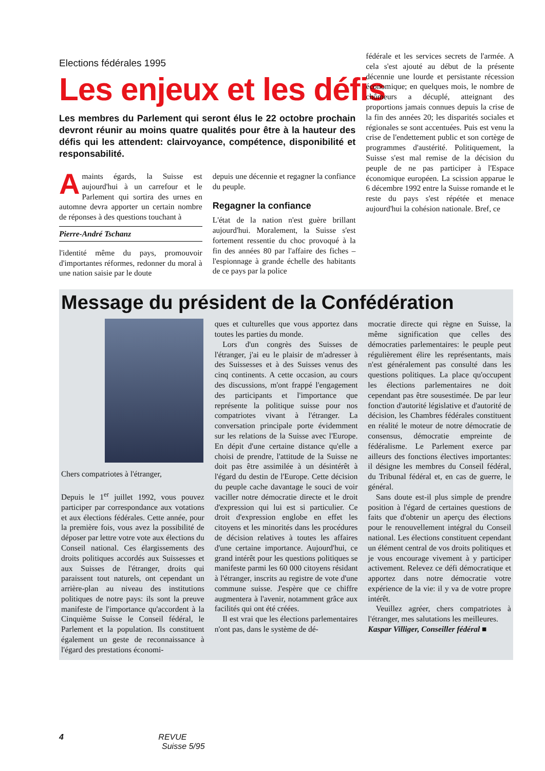Elections fédérales 1995
Les enjeux et les défis
Les membres du Parlement qui seront élus le 22 octobre prochain devront réunir au moins quatre qualités pour être à la hauteur des défis qui les attendent: clairvoyance, compétence, disponibilité et responsabilité.
Amaints égards, la Suisse est aujourd'hui à un carrefour et le Parlement qui sortira des urnes en automne devra apporter un certain nombre de réponses à des questions touchant à
Pierre-André Tschanz
l'identité même du pays, promouvoir d'importantes réformes, redonner du moral à une nation saisie par le doute
depuis une décennie et regagner la confiance du peuple.
Regagner la confiance
L'état de la nation n'est guère brillant aujourd'hui. Moralement, la Suisse s'est fortement ressentie du choc provoqué à la fin des années 80 par l'affaire des fiches – l'espionnage à grande échelle des habitants de ce pays par la police
fédérale et les services secrets de l'armée. A cela s'est ajouté au début de la présente décennie une lourde et persistante récession économique; en quelques mois, le nombre de chômeurs a décuplé, atteignant des proportions jamais connues depuis la crise de la fin des années 20; les disparités sociales et régionales se sont accentuées. Puis est venu la crise de l'endettement public et son cortège de programmes d'austérité. Politiquement, la Suisse s'est mal remise de la décision du peuple de ne pas participer à l'Espace économique européen. La scission apparue le 6 décembre 1992 entre la Suisse romande et le reste du pays s'est répétée et menace aujourd'hui la cohésion nationale. Bref, ce
Message du président de la Confédération
Chers compatriotes à l'étranger,
Depuis le 1<sup>er</sup> juillet 1992, vous pouvez participer par correspondance aux votations et aux élections fédérales. Cette année, pour la première fois, vous avez la possibilité de déposer par lettre votre vote aux élections du Conseil national. Ces élargissements des droits politiques accordés aux Suissesses et aux Suisses de l'étranger, droits qui paraissent tout naturels, ont cependant un arrière-plan au niveau des institutions politiques de notre pays: ils sont la preuve manifeste de l'importance qu'accordent à la Cinquième Suisse le Conseil fédéral, le Parlement et la population. Ils constituent également un geste de reconnaissance à l'égard des prestations économi-
ques et culturelles que vous apportez dans toutes les parties du monde.
 Lors d'un congrès des Suisses de l'étranger, j'ai eu le plaisir de m'adresser à des Suissesses et à des Suisses venus des cinq continents. A cette occasion, au cours des discussions, m'ont frappé l'engagement des participants et l'importance que représente la politique suisse pour nos compatriotes vivant à l'étranger. La conversation principale porte évidemment sur les relations de la Suisse avec l'Europe. En dépit d'une certaine distance qu'elle a choisi de prendre, l'attitude de la Suisse ne doit pas être assimilée à un désintérêt à l'égard du destin de l'Europe. Cette décision du peuple cache davantage le souci de voir vaciller notre démocratie directe et le droit d'expression qui lui est si particulier. Ce droit d'expression englobe en effet les citoyens et les minorités dans les procédures de décision relatives à toutes les affaires d'une certaine importance. Aujourd'hui, ce grand intérêt pour les questions politiques se manifeste parmi les 60 000 citoyens résidant à l'étranger, inscrits au registre de vote d'une commune suisse. J'espère que ce chiffre augmentera à l'avenir, notamment grâce aux facilités qui ont été créées.
 Il est vrai que les élections parlementaires n'ont pas, dans le système de dé-
mocratie directe qui règne en Suisse, la même signification que celles des démocraties parlementaires: le peuple peut régulièrement élire les représentants, mais n'est généralement pas consulté dans les questions politiques. La place qu'occupent les élections parlementaires ne doit cependant pas être sousestimée. De par leur fonction d'autorité législative et d'autorité de décision, les Chambres fédérales constituent en réalité le moteur de notre démocratie de consensus, démocratie empreinte de fédéralisme. Le Parlement exerce par ailleurs des fonctions électives importantes: il désigne les membres du Conseil fédéral, du Tribunal fédéral et, en cas de guerre, le général.
 Sans doute est-il plus simple de prendre position à l'égard de certaines questions de faits que d'obtenir un aperçu des élections pour le renouvellement intégral du Conseil national. Les élections constituent cependant un élément central de vos droits politiques et je vous encourage vivement à y participer activement. Relevez ce défi démocratique et apportez dans notre démocratie votre expérience de la vie: il y va de votre propre intérêt.
 Veuillez agréer, chers compatriotes à l'étranger, mes salutations les meilleures.
Kaspar Villiger, Conseiller fédéral ■
4 REVUE
Suisse 5/95